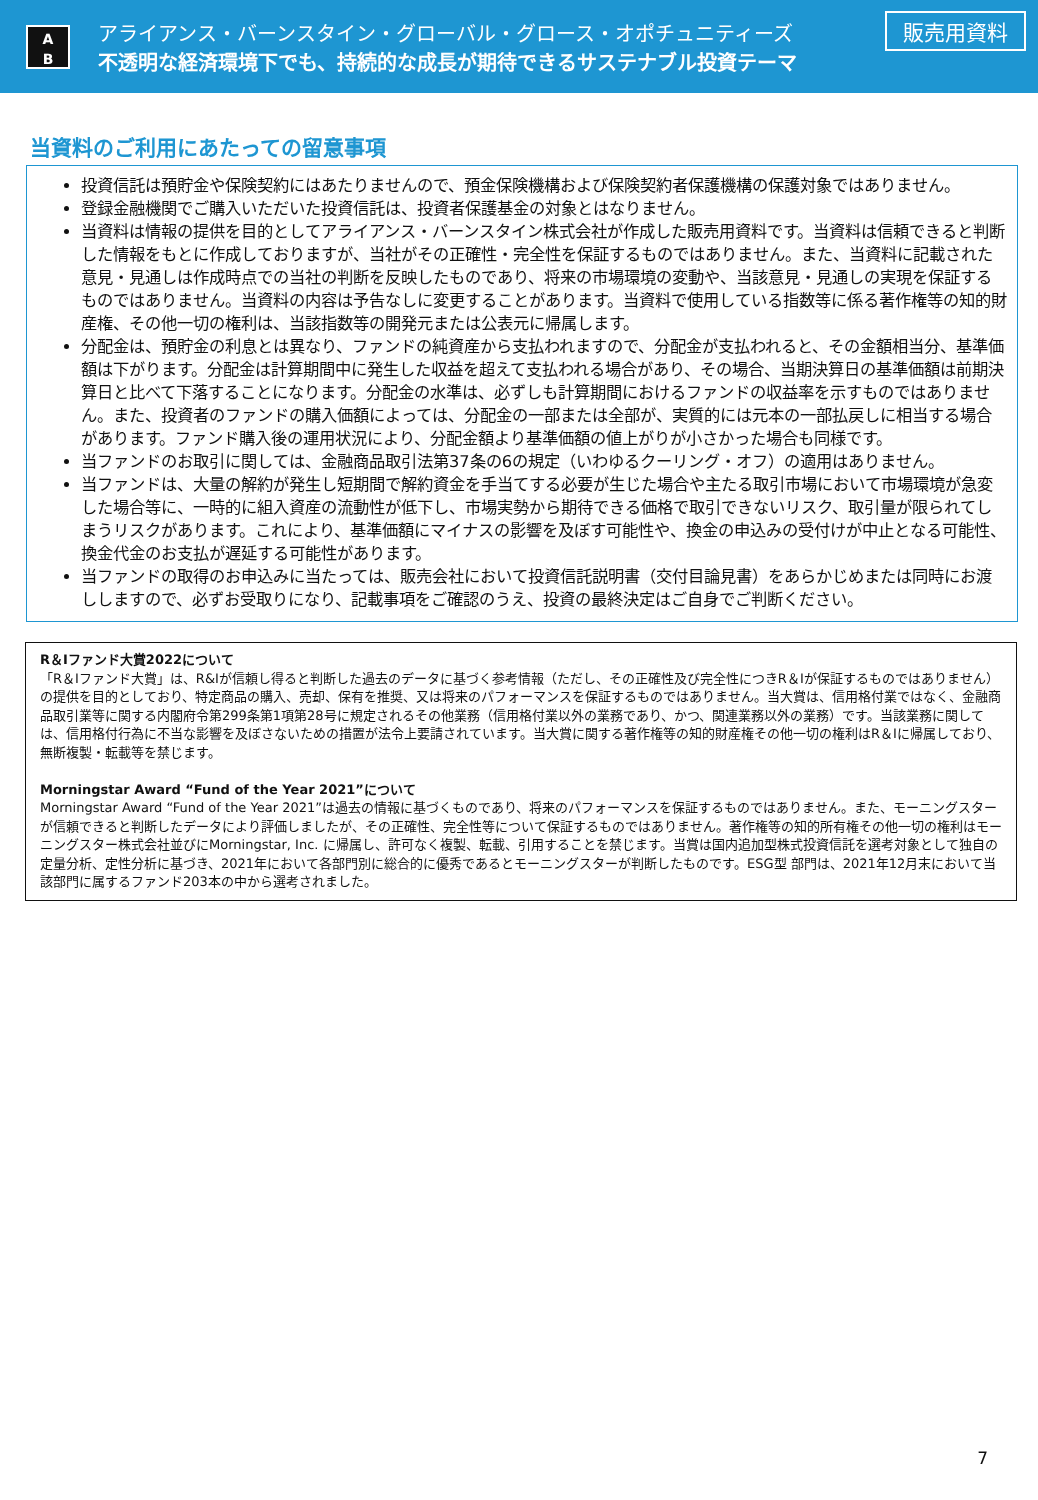A
B
アライアンス・バーンスタイン・グローバル・グロース・オポチュニティーズ
不透明な経済環境下でも、持続的な成長が期待できるサステナブル投資テーマ
販売用資料
当資料のご利用にあたっての留意事項
投資信託は預貯金や保険契約にはあたりませんので、預金保険機構および保険契約者保護機構の保護対象ではありません。
登録金融機関でご購入いただいた投資信託は、投資者保護基金の対象とはなりません。
当資料は情報の提供を目的としてアライアンス・バーンスタイン株式会社が作成した販売用資料です。当資料は信頼できると判断した情報をもとに作成しておりますが、当社がその正確性・完全性を保証するものではありません。また、当資料に記載された意見・見通しは作成時点での当社の判断を反映したものであり、将来の市場環境の変動や、当該意見・見通しの実現を保証するものではありません。当資料の内容は予告なしに変更することがあります。当資料で使用している指数等に係る著作権等の知的財産権、その他一切の権利は、当該指数等の開発元または公表元に帰属します。
分配金は、預貯金の利息とは異なり、ファンドの純資産から支払われますので、分配金が支払われると、その金額相当分、基準価額は下がります。分配金は計算期間中に発生した収益を超えて支払われる場合があり、その場合、当期決算日の基準価額は前期決算日と比べて下落することになります。分配金の水準は、必ずしも計算期間におけるファンドの収益率を示すものではありません。また、投資者のファンドの購入価額によっては、分配金の一部または全部が、実質的には元本の一部払戻しに相当する場合があります。ファンド購入後の運用状況により、分配金額より基準価額の値上がりが小さかった場合も同様です。
当ファンドのお取引に関しては、金融商品取引法第37条の6の規定（いわゆるクーリング・オフ）の適用はありません。
当ファンドは、大量の解約が発生し短期間で解約資金を手当てする必要が生じた場合や主たる取引市場において市場環境が急変した場合等に、一時的に組入資産の流動性が低下し、市場実勢から期待できる価格で取引できないリスク、取引量が限られてしまうリスクがあります。これにより、基準価額にマイナスの影響を及ぼす可能性や、換金の申込みの受付けが中止となる可能性、換金代金のお支払が遅延する可能性があります。
当ファンドの取得のお申込みに当たっては、販売会社において投資信託説明書（交付目論見書）をあらかじめまたは同時にお渡ししますので、必ずお受取りになり、記載事項をご確認のうえ、投資の最終決定はご自身でご判断ください。
R＆Iファンド大賞2022について
「R＆Iファンド大賞」は、R&Iが信頼し得ると判断した過去のデータに基づく参考情報（ただし、その正確性及び完全性につきR＆Iが保証するものではありません）の提供を目的としており、特定商品の購入、売却、保有を推奨、又は将来のパフォーマンスを保証するものではありません。当大賞は、信用格付業ではなく、金融商品取引業等に関する内閣府令第299条第1項第28号に規定されるその他業務（信用格付業以外の業務であり、かつ、関連業務以外の業務）です。当該業務に関しては、信用格付行為に不当な影響を及ぼさないための措置が法令上要請されています。当大賞に関する著作権等の知的財産権その他一切の権利はR＆Iに帰属しており、無断複製・転載等を禁じます。
Morningstar Award “Fund of the Year 2021”について
Morningstar Award “Fund of the Year 2021”は過去の情報に基づくものであり、将来のパフォーマンスを保証するものではありません。また、モーニングスターが信頼できると判断したデータにより評価しましたが、その正確性、完全性等について保証するものではありません。著作権等の知的所有権その他一切の権利はモーニングスター株式会社並びにMorningstar, Inc. に帰属し、許可なく複製、転載、引用することを禁じます。当賞は国内追加型株式投資信託を選考対象として独自の定量分析、定性分析に基づき、2021年において各部門別に総合的に優秀であるとモーニングスターが判断したものです。ESG型 部門は、2021年12月末において当該部門に属するファンド203本の中から選考されました。
7